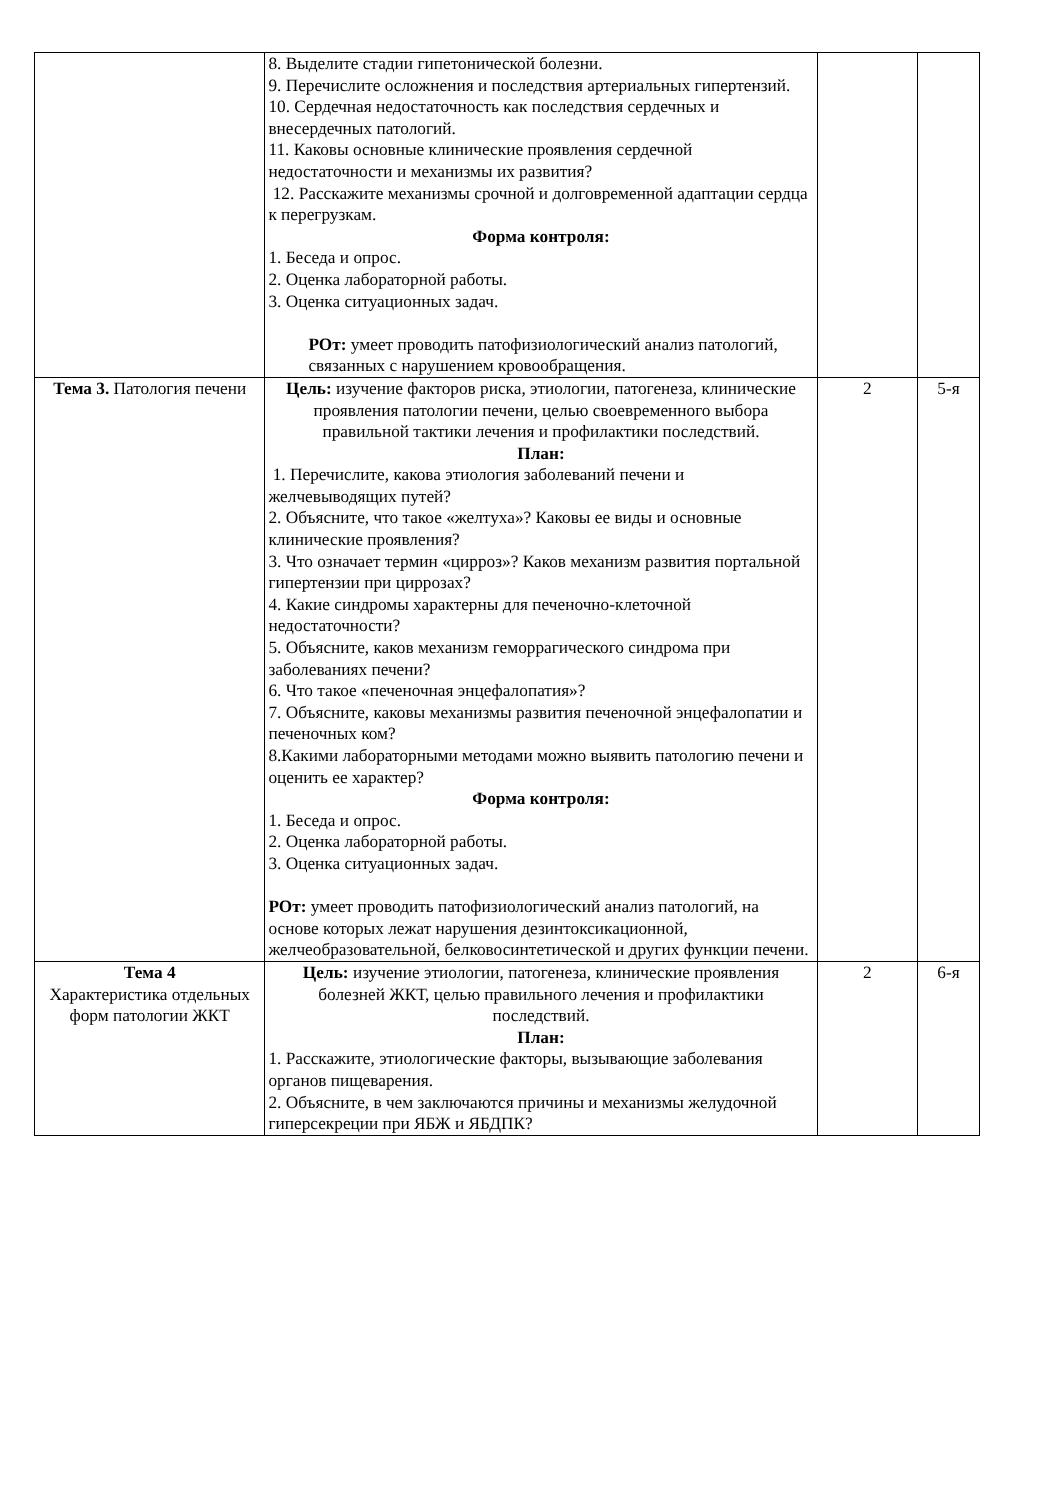| | 8. Выделите стадии гипетонической болезни. 9. Перечислите осложнения и последствия артериальных гипертензий. 10. Сердечная недостаточность как последствия сердечных и внесердечных патологий. 11. Каковы основные клинические проявления сердечной недостаточности и механизмы их развития? 12. Расскажите механизмы срочной и долговременной адаптации сердца к перегрузкам. Форма контроля: 1. Беседа и опрос. 2. Оценка лабораторной работы. 3. Оценка ситуационных задач. РОт: умеет проводить патофизиологический анализ патологий, связанных с нарушением кровообращения. | | |
| Тема 3. Патология печени | Цель: изучение факторов риска, этиологии, патогенеза, клинические проявления патологии печени, целью своевременного выбора правильной тактики лечения и профилактики последствий. План: 1. Перечислите, какова этиология заболеваний печени и желчевыводящих путей? 2. Объясните, что такое «желтуха»? Каковы ее виды и основные клинические проявления? 3. Что означает термин «цирроз»? Каков механизм развития портальной гипертензии при циррозах? 4. Какие синдромы характерны для печеночно-клеточной недостаточности? 5. Объясните, каков механизм геморрагического синдрома при заболеваниях печени? 6. Что такое «печеночная энцефалопатия»? 7. Объясните, каковы механизмы развития печеночной энцефалопатии и печеночных ком? 8.Какими лабораторными методами можно выявить патологию печени и оценить ее характер? Форма контроля: 1. Беседа и опрос. 2. Оценка лабораторной работы. 3. Оценка ситуационных задач. РОт: умеет проводить патофизиологический анализ патологий, на основе которых лежат нарушения дезинтоксикационной, желчеобразовательной, белковосинтетической и других функции печени. | 2 | 5-я |
| Тема 4 Характеристика отдельных форм патологии ЖКТ | Цель: изучение этиологии, патогенеза, клинические проявления болезней ЖКТ, целью правильного лечения и профилактики последствий. План: 1. Расскажите, этиологические факторы, вызывающие заболевания органов пищеварения. 2. Объясните, в чем заключаются причины и механизмы желудочной гиперсекреции при ЯБЖ и ЯБДПК? | 2 | 6-я |